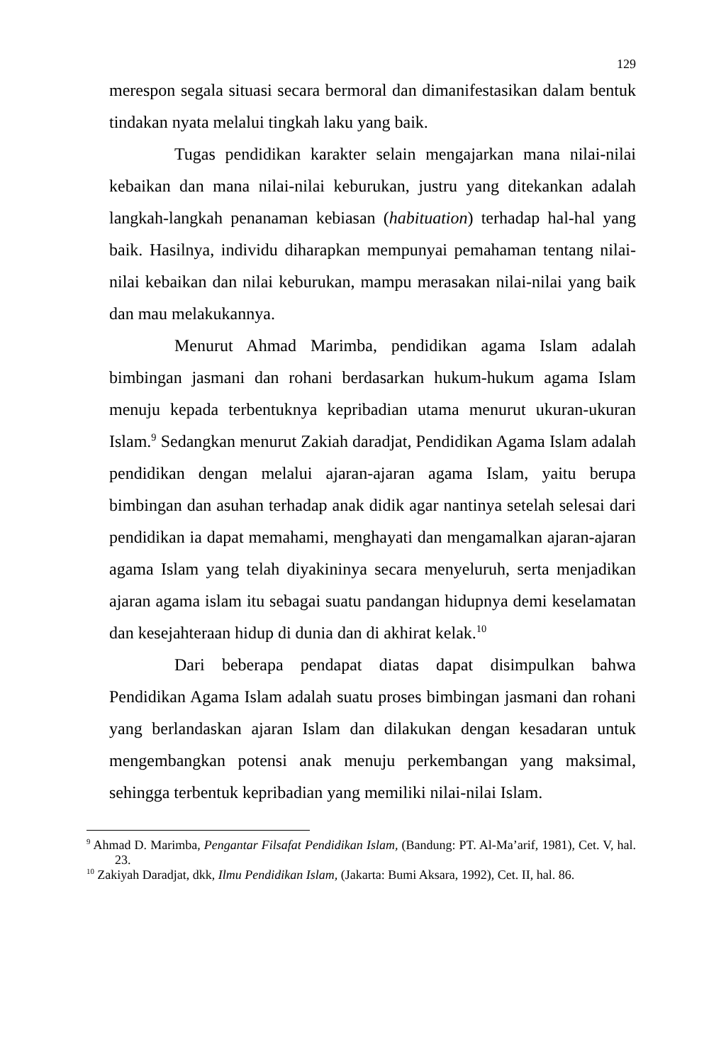129
merespon segala situasi secara bermoral dan dimanifestasikan dalam bentuk tindakan nyata melalui tingkah laku yang baik.
Tugas pendidikan karakter selain mengajarkan mana nilai-nilai kebaikan dan mana nilai-nilai keburukan, justru yang ditekankan adalah langkah-langkah penanaman kebiasan (habituation) terhadap hal-hal yang baik. Hasilnya, individu diharapkan mempunyai pemahaman tentang nilai-nilai kebaikan dan nilai keburukan, mampu merasakan nilai-nilai yang baik dan mau melakukannya.
Menurut Ahmad Marimba, pendidikan agama Islam adalah bimbingan jasmani dan rohani berdasarkan hukum-hukum agama Islam menuju kepada terbentuknya kepribadian utama menurut ukuran-ukuran Islam.<sup>9</sup> Sedangkan menurut Zakiah daradjat, Pendidikan Agama Islam adalah pendidikan dengan melalui ajaran-ajaran agama Islam, yaitu berupa bimbingan dan asuhan terhadap anak didik agar nantinya setelah selesai dari pendidikan ia dapat memahami, menghayati dan mengamalkan ajaran-ajaran agama Islam yang telah diyakininya secara menyeluruh, serta menjadikan ajaran agama islam itu sebagai suatu pandangan hidupnya demi keselamatan dan kesejahteraan hidup di dunia dan di akhirat kelak.<sup>10</sup>
Dari beberapa pendapat diatas dapat disimpulkan bahwa Pendidikan Agama Islam adalah suatu proses bimbingan jasmani dan rohani yang berlandaskan ajaran Islam dan dilakukan dengan kesadaran untuk mengembangkan potensi anak menuju perkembangan yang maksimal, sehingga terbentuk kepribadian yang memiliki nilai-nilai Islam.
<sup>9</sup> Ahmad D. Marimba, Pengantar Filsafat Pendidikan Islam, (Bandung: PT. Al-Ma’arif, 1981), Cet. V, hal. 23.
<sup>10</sup> Zakiyah Daradjat, dkk, Ilmu Pendidikan Islam, (Jakarta: Bumi Aksara, 1992), Cet. II, hal. 86.